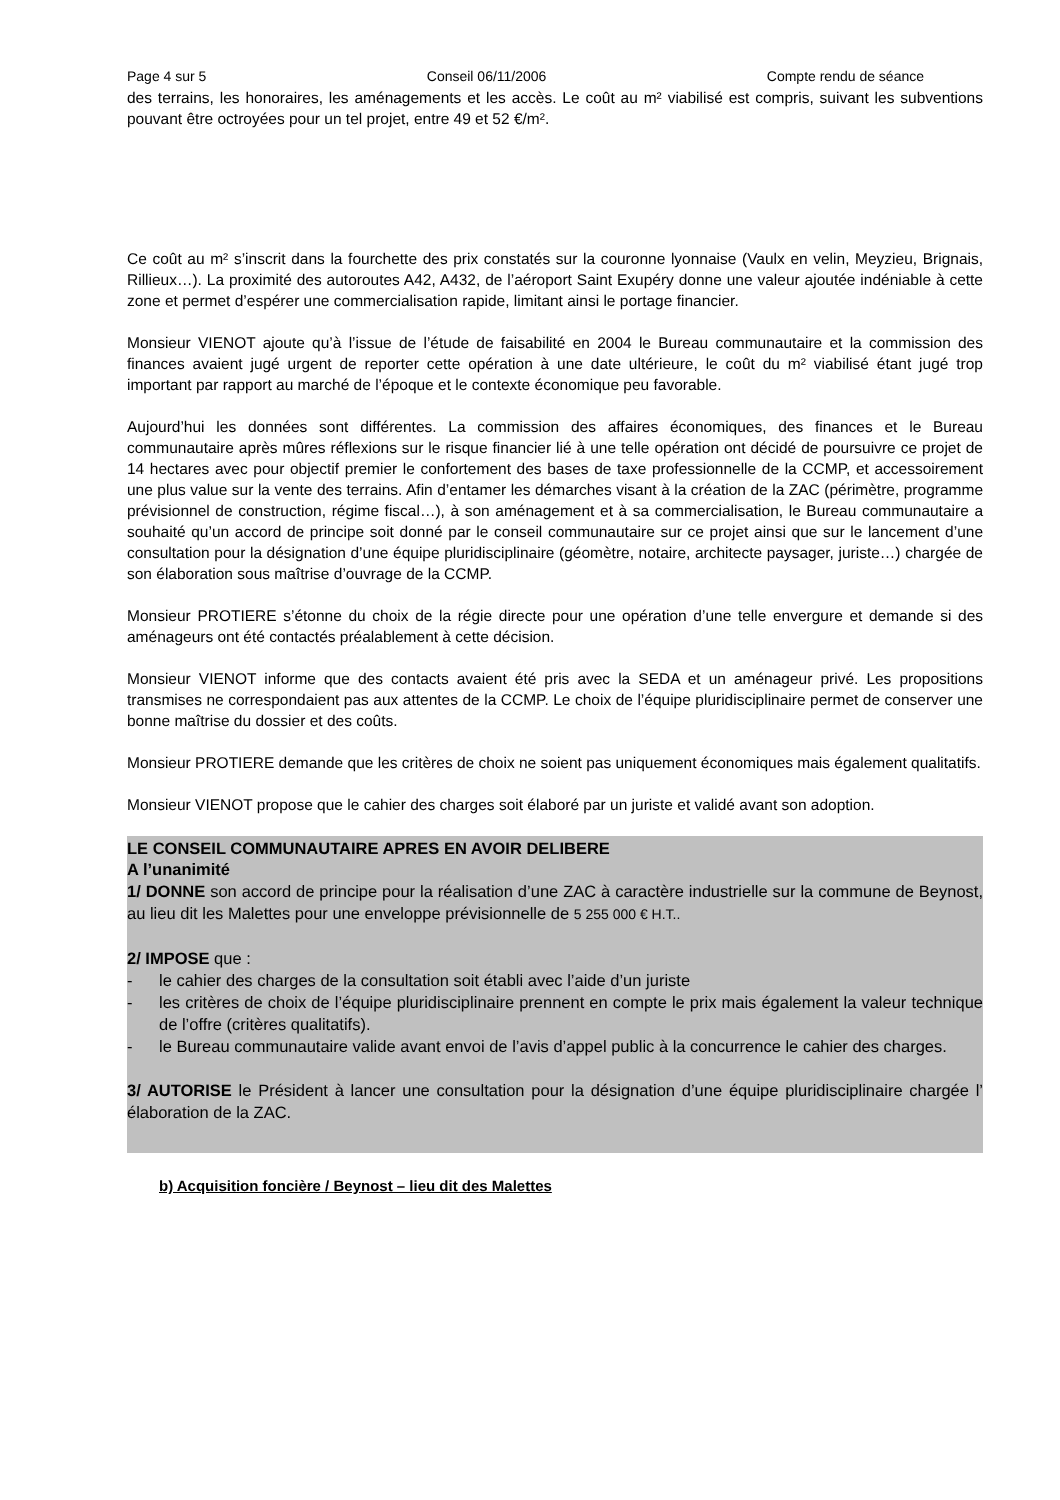Page 4 sur 5 Conseil 06/11/2006 Compte rendu de séance
des terrains, les honoraires, les aménagements et les accès. Le coût au m² viabilisé est compris, suivant les subventions pouvant être octroyées pour un tel projet, entre 49 et 52 €/m².
Ce coût au m² s’inscrit dans la fourchette des prix constatés sur la couronne lyonnaise (Vaulx en velin, Meyzieu, Brignais, Rillieux…). La proximité des autoroutes A42, A432, de l’aéroport Saint Exupéry donne une valeur ajoutée indéniable à cette zone et permet d’espérer une commercialisation rapide, limitant ainsi le portage financier.
Monsieur VIENOT ajoute qu’à l’issue de l’étude de faisabilité en 2004 le Bureau communautaire et la commission des finances avaient jugé urgent de reporter cette opération à une date ultérieure, le coût du m² viabilisé étant jugé trop important par rapport au marché de l’époque et le contexte économique peu favorable.
Aujourd’hui les données sont différentes. La commission des affaires économiques, des finances et le Bureau communautaire après mûres réflexions sur le risque financier lié à une telle opération ont décidé de poursuivre ce projet de 14 hectares avec pour objectif premier le confortement des bases de taxe professionnelle de la CCMP, et accessoirement une plus value sur la vente des terrains. Afin d’entamer les démarches visant à la création de la ZAC (périmètre, programme prévisionnel de construction, régime fiscal…), à son aménagement et à sa commercialisation, le Bureau communautaire a souhaité qu’un accord de principe soit donné par le conseil communautaire sur ce projet ainsi que sur le lancement d’une consultation pour la désignation d’une équipe pluridisciplinaire (géomètre, notaire, architecte paysager, juriste…) chargée de son élaboration sous maîtrise d’ouvrage de la CCMP.
Monsieur PROTIERE s’étonne du choix de la régie directe pour une opération d’une telle envergure et demande si des aménageurs ont été contactés préalablement à cette décision.
Monsieur VIENOT informe que des contacts avaient été pris avec la SEDA et un aménageur privé. Les propositions transmises ne correspondaient pas aux attentes de la CCMP. Le choix de l’équipe pluridisciplinaire permet de conserver une bonne maîtrise du dossier et des coûts.
Monsieur PROTIERE demande que les critères de choix ne soient pas uniquement économiques mais également qualitatifs.
Monsieur VIENOT propose que le cahier des charges soit élaboré par un juriste et validé avant son adoption.
LE CONSEIL COMMUNAUTAIRE APRES EN AVOIR DELIBERE
A l’unanimité
1/ DONNE son accord de principe pour la réalisation d’une ZAC à caractère industrielle sur la commune de Beynost, au lieu dit les Malettes pour une enveloppe prévisionnelle de 5 255 000 € H.T..
2/ IMPOSE que :
- le cahier des charges de la consultation soit établi avec l’aide d’un juriste
- les critères de choix de l’équipe pluridisciplinaire prennent en compte le prix mais également la valeur technique de l’offre (critères qualitatifs).
- le Bureau communautaire valide avant envoi de l’avis d’appel public à la concurrence le cahier des charges.
3/ AUTORISE le Président à lancer une consultation pour la désignation d’une équipe pluridisciplinaire chargée l’ élaboration de la ZAC.
b) Acquisition foncière / Beynost – lieu dit des Malettes